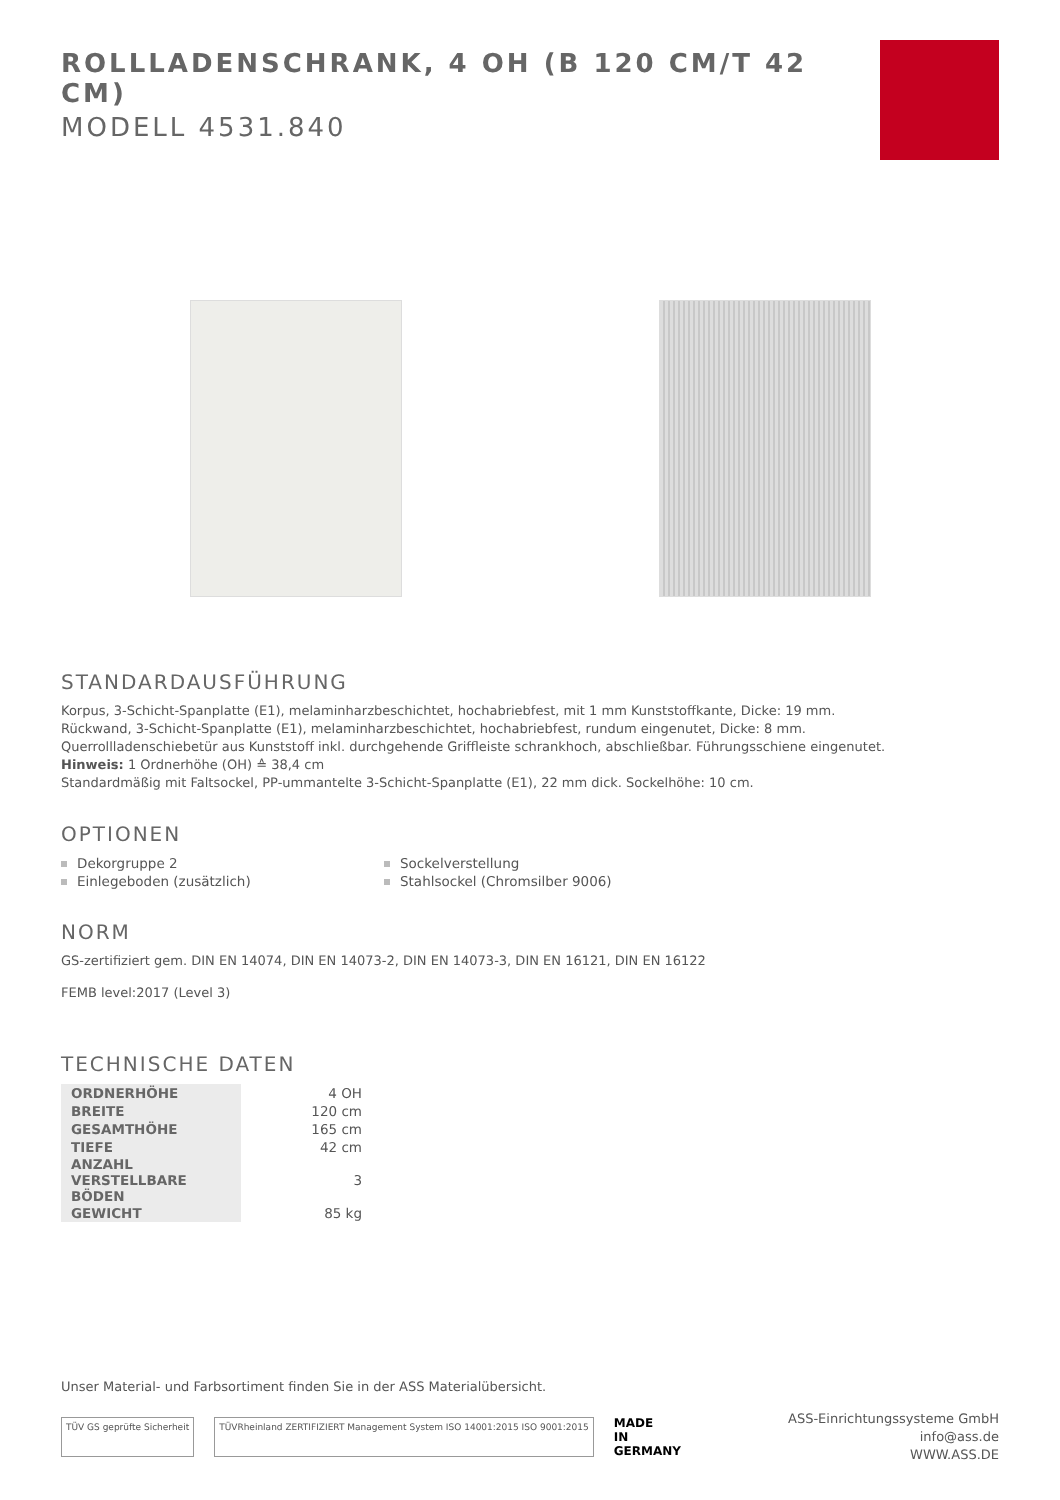ROLLLADENSCHRANK, 4 OH (B 120 CM/T 42 CM)
MODELL 4531.840
STANDARDAUSFÜHRUNG
Korpus, 3-Schicht-Spanplatte (E1), melaminharzbeschichtet, hochabriebfest, mit 1 mm Kunststoffkante, Dicke: 19 mm.
Rückwand, 3-Schicht-Spanplatte (E1), melaminharzbeschichtet, hochabriebfest, rundum eingenutet, Dicke: 8 mm.
Querrollladenschiebetür aus Kunststoff inkl. durchgehende Griffleiste schrankhoch, abschließbar. Führungsschiene eingenutet.
Hinweis: 1 Ordnerhöhe (OH) ≙ 38,4 cm
Standardmäßig mit Faltsockel, PP-ummantelte 3-Schicht-Spanplatte (E1), 22 mm dick. Sockelhöhe: 10 cm.
OPTIONEN
Dekorgruppe 2
Sockelverstellung
Einlegeboden (zusätzlich)
Stahlsockel (Chromsilber 9006)
NORM
GS-zertifiziert gem. DIN EN 14074, DIN EN 14073-2, DIN EN 14073-3, DIN EN 16121, DIN EN 16122
FEMB level:2017 (Level 3)
TECHNISCHE DATEN
| ORDNERHÖHE | 4 OH |
| BREITE | 120 cm |
| GESAMTHÖHE | 165 cm |
| TIEFE | 42 cm |
| ANZAHL VERSTELLBARE BÖDEN | 3 |
| GEWICHT | 85 kg |
Unser Material- und Farbsortiment finden Sie in der ASS Materialübersicht.
TÜV GS geprüfte Sicherheit
TÜVRheinland ZERTIFIZIERT Management System ISO 14001:2015 ISO 9001:2015
MADE
IN
GERMANY
ASS-Einrichtungssysteme GmbH
info@ass.de
WWW.ASS.DE